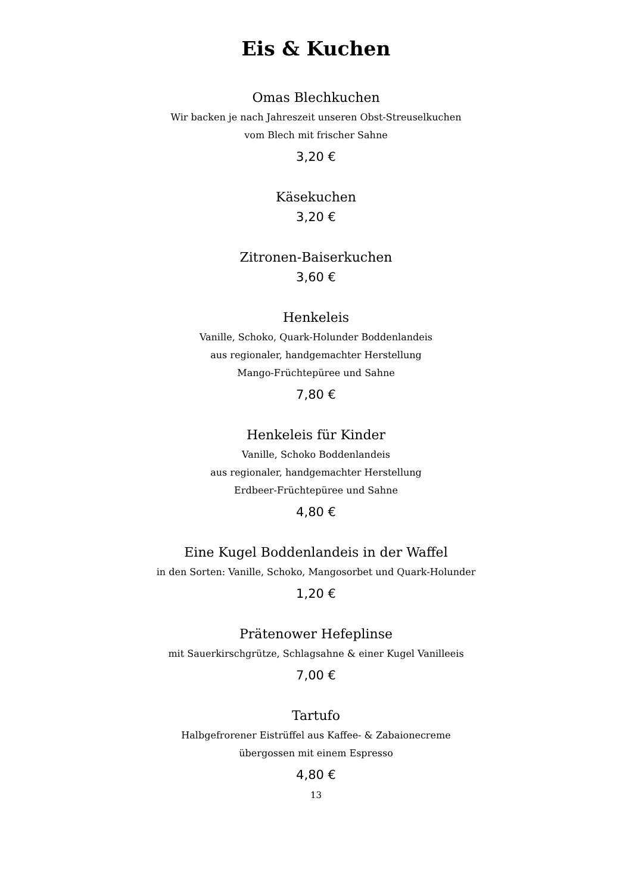Eis & Kuchen
Omas Blechkuchen
Wir backen je nach Jahreszeit unseren Obst-Streuselkuchen
vom Blech mit frischer Sahne
3,20 €
Käsekuchen
3,20 €
Zitronen-Baiserkuchen
3,60 €
Henkeleis
Vanille, Schoko, Quark-Holunder Boddenlandeis
aus regionaler, handgemachter Herstellung
Mango-Früchtepüree und Sahne
7,80 €
Henkeleis für Kinder
Vanille, Schoko Boddenlandeis
aus regionaler, handgemachter Herstellung
Erdbeer-Früchtepüree und Sahne
4,80 €
Eine Kugel Boddenlandeis in der Waffel
in den Sorten: Vanille, Schoko, Mangosorbet und Quark-Holunder
1,20 €
Prätenower Hefeplinse
mit Sauerkirschgrütze, Schlagsahne & einer Kugel Vanilleeis
7,00 €
Tartufo
Halbgefrorener Eistrüffel aus Kaffee- & Zabaionecreme
übergossen mit einem Espresso
4,80 €
13